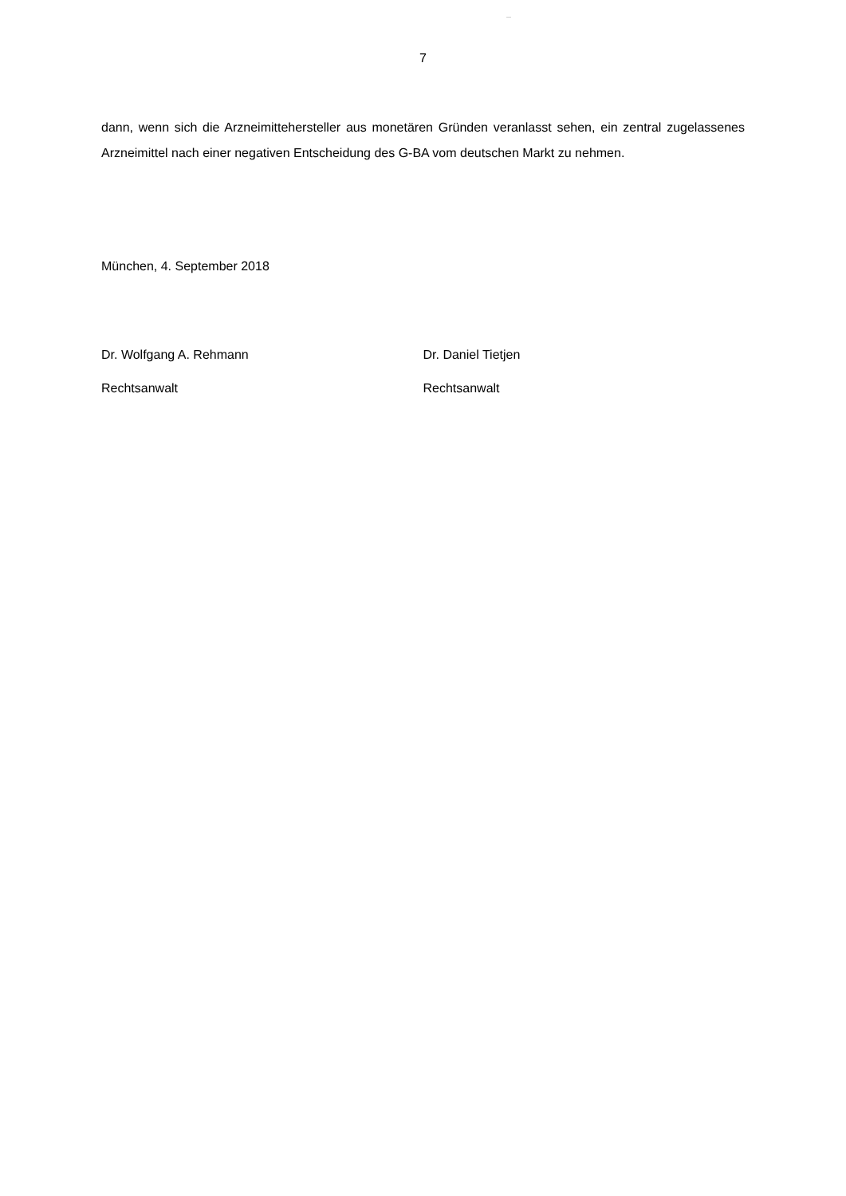7
dann, wenn sich die Arzneimittehersteller aus monetären Gründen veranlasst sehen, ein zentral zugelassenes Arzneimittel nach einer negativen Entscheidung des G-BA vom deutschen Markt zu nehmen.
München, 4. September 2018
Dr. Wolfgang A. Rehmann
Rechtsanwalt
Dr. Daniel Tietjen
Rechtsanwalt